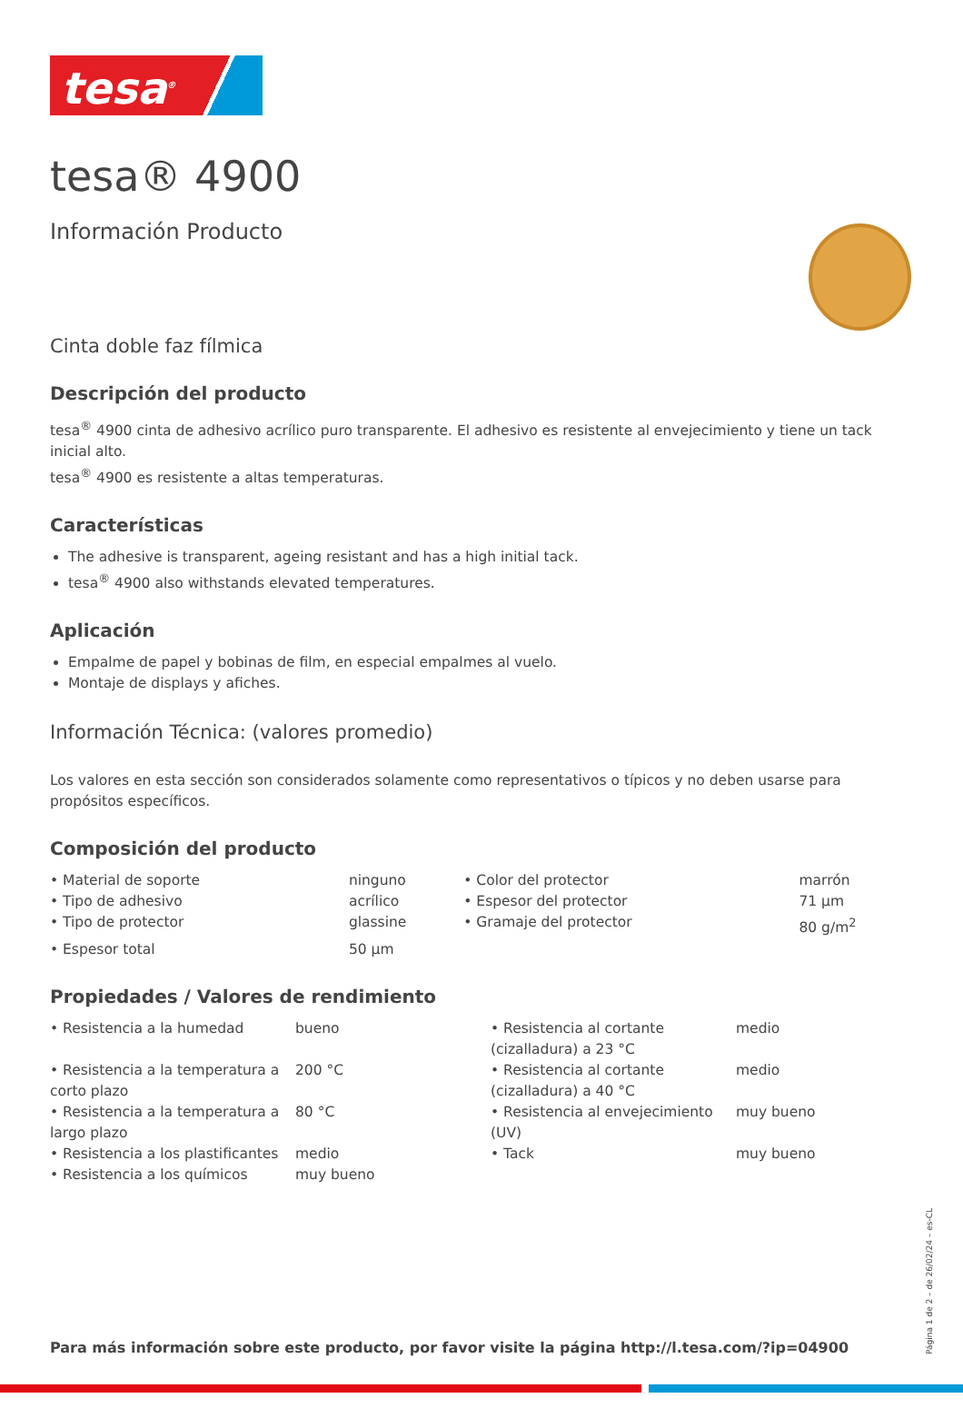tesa<sup>®</sup>
tesa® 4900
Información Producto
Cinta doble faz fílmica
Descripción del producto
tesa<sup>®</sup> 4900 cinta de adhesivo acrílico puro transparente. El adhesivo es resistente al envejecimiento y tiene un tack inicial alto.
tesa<sup>®</sup> 4900 es resistente a altas temperaturas.
Características
The adhesive is transparent, ageing resistant and has a high initial tack.
tesa<sup>®</sup> 4900 also withstands elevated temperatures.
Aplicación
Empalme de papel y bobinas de film, en especial empalmes al vuelo.
Montaje de displays y afiches.
Información Técnica: (valores promedio)
Los valores en esta sección son considerados solamente como representativos o típicos y no deben usarse para propósitos específicos.
Composición del producto
| • Material de soporte | ninguno | • Color del protector | marrón |
| • Tipo de adhesivo | acrílico | • Espesor del protector | 71 µm |
| • Tipo de protector | glassine | • Gramaje del protector | 80 g/m<sup>2</sup> |
| • Espesor total | 50 µm | | |
Propiedades / Valores de rendimiento
| • Resistencia a la humedad | bueno | • Resistencia al cortante (cizalladura) a 23 °C | medio |
| • Resistencia a la temperatura a corto plazo | 200 °C | • Resistencia al cortante (cizalladura) a 40 °C | medio |
| • Resistencia a la temperatura a largo plazo | 80 °C | • Resistencia al envejecimiento (UV) | muy bueno |
| • Resistencia a los plastificantes | medio | • Tack | muy bueno |
| • Resistencia a los químicos | muy bueno | | |
Para más información sobre este producto, por favor visite la página http://l.tesa.com/?ip=04900
Página 1 de 2 – de 26/02/24 – es-CL